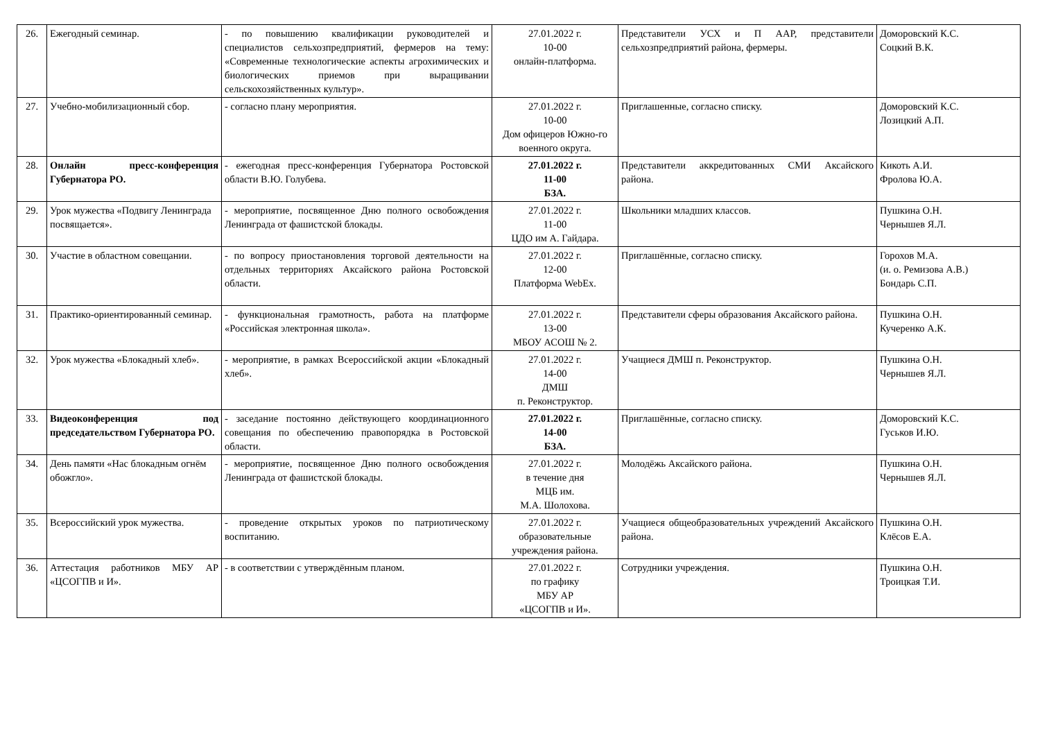| 26. | Ежегодный семинар. | - по повышению квалификации руководителей и специалистов сельхозпредприятий, фермеров на тему: «Современные технологические аспекты агрохимических и биологических приемов при выращивании сельскохозяйственных культур». | 27.01.2022 г. 10-00 онлайн-платформа. | Представители УСХ и П ААР, представители сельхозпредприятий района, фермеры. | Доморовский К.С. Соцкий В.К. |
| 27. | Учебно-мобилизационный сбор. | - согласно плану мероприятия. | 27.01.2022 г. 10-00 Дом офицеров Южно-го военного округа. | Приглашенные, согласно списку. | Доморовский К.С. Лозицкий А.П. |
| 28. | Онлайн пресс-конференция Губернатора РО. | - ежегодная пресс-конференция Губернатора Ростовской области В.Ю. Голубева. | 27.01.2022 г. 11-00 БЗА. | Представители аккредитованных СМИ Аксайского района. | Кикоть А.И. Фролова Ю.А. |
| 29. | Урок мужества «Подвигу Ленинграда посвящается». | - мероприятие, посвященное Дню полного освобождения Ленинграда от фашистской блокады. | 27.01.2022 г. 11-00 ЦДО им А. Гайдара. | Школьники младших классов. | Пушкина О.Н. Чернышев Я.Л. |
| 30. | Участие в областном совещании. | - по вопросу приостановления торговой деятельности на отдельных территориях Аксайского района Ростовской области. | 27.01.2022 г. 12-00 Платформа WebEx. | Приглашённые, согласно списку. | Горохов М.А. (и. о. Ремизова А.В.) Бондарь С.П. |
| 31. | Практико-ориентированный семинар. | - функциональная грамотность, работа на платформе «Российская электронная школа». | 27.01.2022 г. 13-00 МБОУ АСОШ № 2. | Представители сферы образования Аксайского района. | Пушкина О.Н. Кучеренко А.К. |
| 32. | Урок мужества «Блокадный хлеб». | - мероприятие, в рамках Всероссийской акции «Блокадный хлеб». | 27.01.2022 г. 14-00 ДМШ п. Реконструктор. | Учащиеся ДМШ п. Реконструктор. | Пушкина О.Н. Чернышев Я.Л. |
| 33. | Видеоконференция под председательством Губернатора РО. | - заседание постоянно действующего координационного совещания по обеспечению правопорядка в Ростовской области. | 27.01.2022 г. 14-00 БЗА. | Приглашённые, согласно списку. | Доморовский К.С. Гуськов И.Ю. |
| 34. | День памяти «Нас блокадным огнём обожгло». | - мероприятие, посвященное Дню полного освобождения Ленинграда от фашистской блокады. | 27.01.2022 г. в течение дня МЦБ им. М.А. Шолохова. | Молодёжь Аксайского района. | Пушкина О.Н. Чернышев Я.Л. |
| 35. | Всероссийский урок мужества. | - проведение открытых уроков по патриотическому воспитанию. | 27.01.2022 г. образовательные учреждения района. | Учащиеся общеобразовательных учреждений Аксайского района. | Пушкина О.Н. Клёсов Е.А. |
| 36. | Аттестация работников МБУ АР «ЦСОГПВ и И». | - в соответствии с утверждённым планом. | 27.01.2022 г. по графику МБУ АР «ЦСОГПВ и И». | Сотрудники учреждения. | Пушкина О.Н. Троицкая Т.И. |